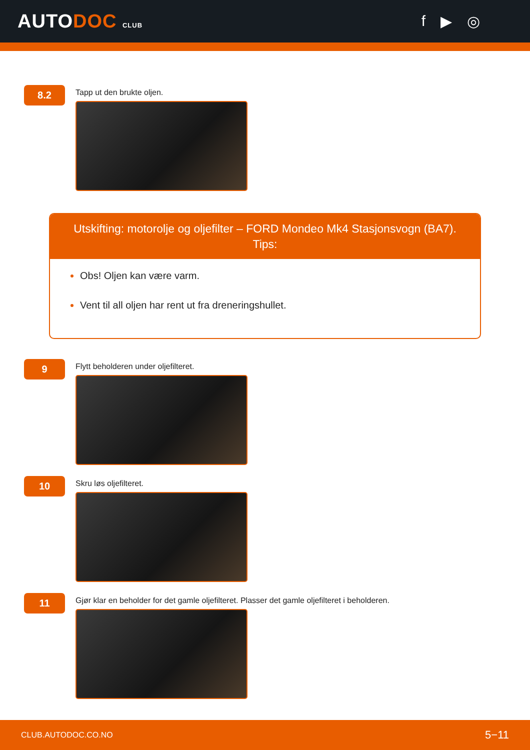AUTODOC CLUB
f ▶ ◎
8.2
Tapp ut den brukte oljen.
Utskifting: motorolje og oljefilter – FORD Mondeo Mk4 Stasjonsvogn (BA7).
Tips:
Obs! Oljen kan være varm.
Vent til all oljen har rent ut fra dreneringshullet.
9
Flytt beholderen under oljefilteret.
10
Skru løs oljefilteret.
11
Gjør klar en beholder for det gamle oljefilteret. Plasser det gamle oljefilteret i beholderen.
CLUB.AUTODOC.CO.NO 5−11